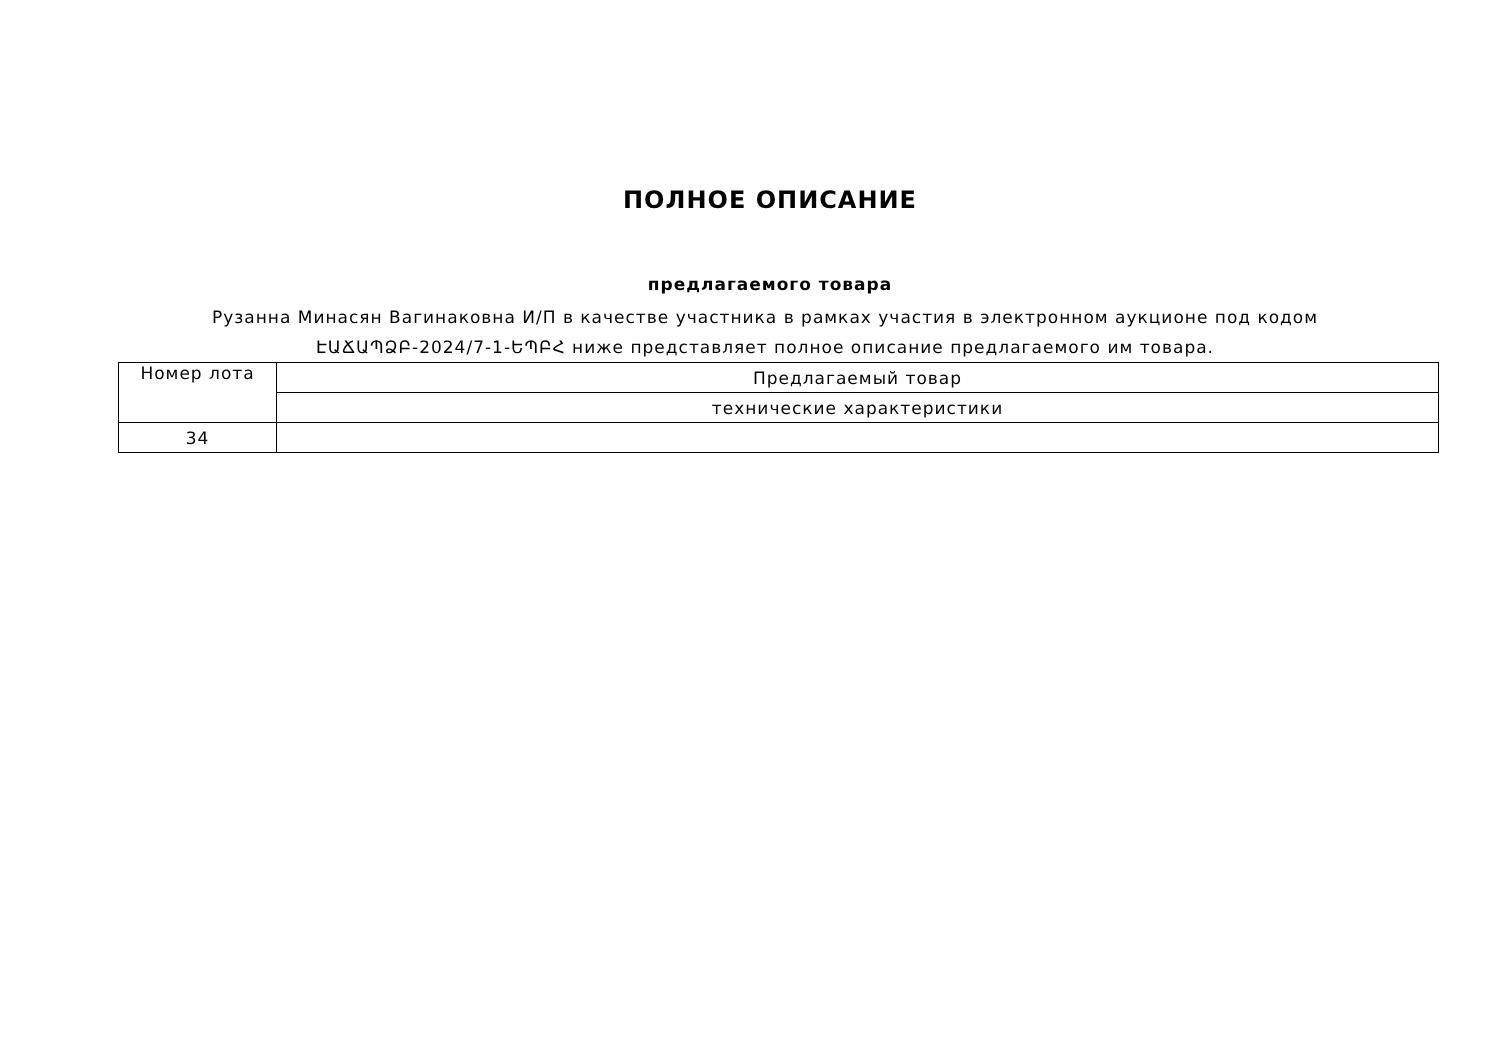ПОЛНОЕ ОПИСАНИЕ
предлагаемого товара
Рузанна Минасян Вагинаковна И/П в качестве участника в рамках участия в электронном аукционе под кодом ԷԱՃԱՊՁԲ-2024/7-1-ԵՊԲՀ ниже представляет полное описание предлагаемого им товара.
| Номер лота | Предлагаемый товар |
| | технические характеристики |
| 34 | |